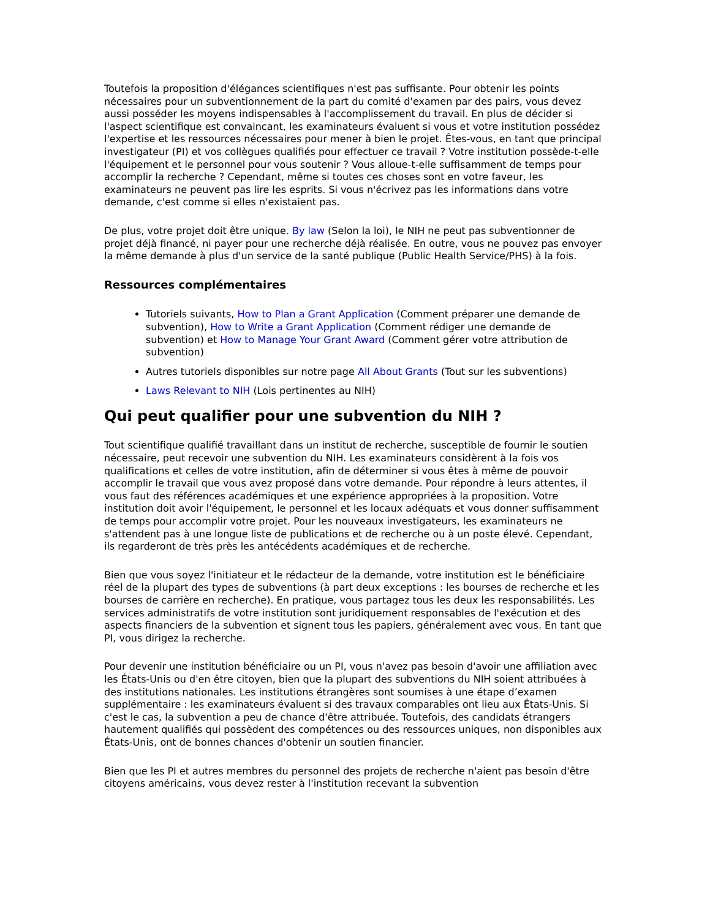Toutefois la proposition d'élégances scientifiques n'est pas suffisante. Pour obtenir les points nécessaires pour un subventionnement de la part du comité d'examen par des pairs, vous devez aussi posséder les moyens indispensables à l'accomplissement du travail. En plus de décider si l'aspect scientifique est convaincant, les examinateurs évaluent si vous et votre institution possédez l'expertise et les ressources nécessaires pour mener à bien le projet. Êtes-vous, en tant que principal investigateur (PI) et vos collègues qualifiés pour effectuer ce travail ? Votre institution possède-t-elle l'équipement et le personnel pour vous soutenir ? Vous alloue-t-elle suffisamment de temps pour accomplir la recherche ? Cependant, même si toutes ces choses sont en votre faveur, les examinateurs ne peuvent pas lire les esprits. Si vous n'écrivez pas les informations dans votre demande, c'est comme si elles n'existaient pas.
De plus, votre projet doit être unique. By law (Selon la loi), le NIH ne peut pas subventionner de projet déjà financé, ni payer pour une recherche déjà réalisée. En outre, vous ne pouvez pas envoyer la même demande à plus d'un service de la santé publique (Public Health Service/PHS) à la fois.
Ressources complémentaires
Tutoriels suivants, How to Plan a Grant Application (Comment préparer une demande de subvention), How to Write a Grant Application (Comment rédiger une demande de subvention) et How to Manage Your Grant Award (Comment gérer votre attribution de subvention)
Autres tutoriels disponibles sur notre page All About Grants (Tout sur les subventions)
Laws Relevant to NIH (Lois pertinentes au NIH)
Qui peut qualifier pour une subvention du NIH ?
Tout scientifique qualifié travaillant dans un institut de recherche, susceptible de fournir le soutien nécessaire, peut recevoir une subvention du NIH. Les examinateurs considèrent à la fois vos qualifications et celles de votre institution, afin de déterminer si vous êtes à même de pouvoir accomplir le travail que vous avez proposé dans votre demande. Pour répondre à leurs attentes, il vous faut des références académiques et une expérience appropriées à la proposition. Votre institution doit avoir l'équipement, le personnel et les locaux adéquats et vous donner suffisamment de temps pour accomplir votre projet. Pour les nouveaux investigateurs, les examinateurs ne s'attendent pas à une longue liste de publications et de recherche ou à un poste élevé. Cependant, ils regarderont de très près les antécédents académiques et de recherche.
Bien que vous soyez l'initiateur et le rédacteur de la demande, votre institution est le bénéficiaire réel de la plupart des types de subventions (à part deux exceptions : les bourses de recherche et les bourses de carrière en recherche). En pratique, vous partagez tous les deux les responsabilités. Les services administratifs de votre institution sont juridiquement responsables de l'exécution et des aspects financiers de la subvention et signent tous les papiers, généralement avec vous. En tant que PI, vous dirigez la recherche.
Pour devenir une institution bénéficiaire ou un PI, vous n'avez pas besoin d'avoir une affiliation avec les États-Unis ou d'en être citoyen, bien que la plupart des subventions du NIH soient attribuées à des institutions nationales. Les institutions étrangères sont soumises à une étape d’examen supplémentaire : les examinateurs évaluent si des travaux comparables ont lieu aux États-Unis. Si c'est le cas, la subvention a peu de chance d'être attribuée. Toutefois, des candidats étrangers hautement qualifiés qui possèdent des compétences ou des ressources uniques, non disponibles aux États-Unis, ont de bonnes chances d'obtenir un soutien financier.
Bien que les PI et autres membres du personnel des projets de recherche n'aient pas besoin d'être citoyens américains, vous devez rester à l'institution recevant la subvention